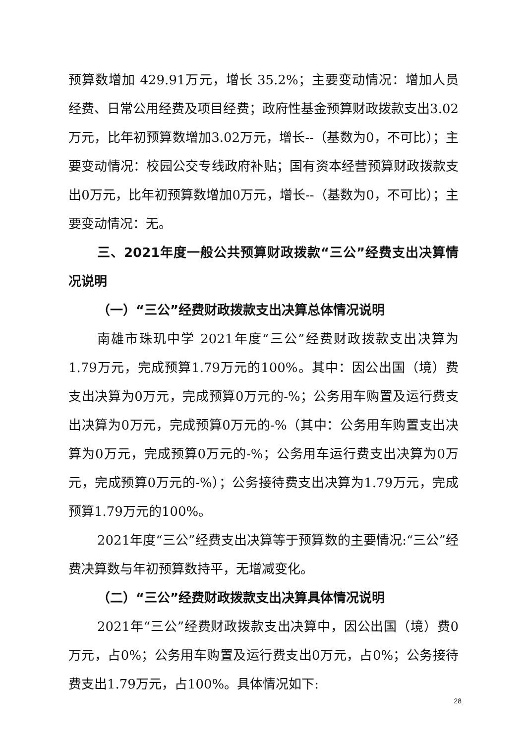预算数增加 429.91万元，增长 35.2%；主要变动情况：增加人员经费、日常公用经费及项目经费；政府性基金预算财政拨款支出3.02万元，比年初预算数增加3.02万元，增长--（基数为0，不可比）；主要变动情况：校园公交专线政府补贴；国有资本经营预算财政拨款支出0万元，比年初预算数增加0万元，增长--（基数为0，不可比）；主要变动情况：无。
三、2021年度一般公共预算财政拨款“三公”经费支出决算情况说明
（一）“三公”经费财政拨款支出决算总体情况说明
南雄市珠玑中学 2021年度“三公”经费财政拨款支出决算为1.79万元，完成预算1.79万元的100%。其中：因公出国（境）费支出决算为0万元，完成预算0万元的-%；公务用车购置及运行费支出决算为0万元，完成预算0万元的-%（其中：公务用车购置支出决算为0万元，完成预算0万元的-%；公务用车运行费支出决算为0万元，完成预算0万元的-%）；公务接待费支出决算为1.79万元，完成预算1.79万元的100%。
2021年度“三公”经费支出决算等于预算数的主要情况:“三公”经费决算数与年初预算数持平，无增减变化。
（二）“三公”经费财政拨款支出决算具体情况说明
2021年“三公”经费财政拨款支出决算中，因公出国（境）费0万元，占0%；公务用车购置及运行费支出0万元，占0%；公务接待费支出1.79万元，占100%。具体情况如下:
28